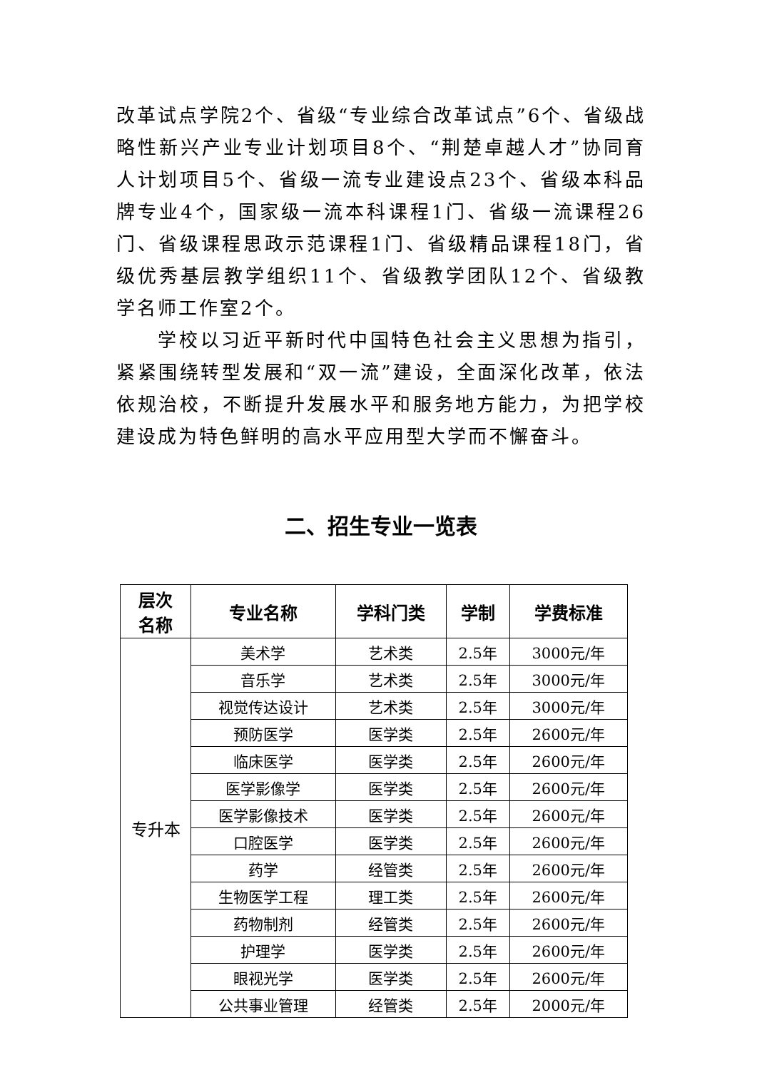改革试点学院2个、省级“专业综合改革试点”6个、省级战略性新兴产业专业计划项目8个、“荆楚卓越人才”协同育人计划项目5个、省级一流专业建设点23个、省级本科品牌专业4个，国家级一流本科课程1门、省级一流课程26门、省级课程思政示范课程1门、省级精品课程18门，省级优秀基层教学组织11个、省级教学团队12个、省级教学名师工作室2个。
学校以习近平新时代中国特色社会主义思想为指引，紧紧围绕转型发展和“双一流”建设，全面深化改革，依法依规治校，不断提升发展水平和服务地方能力，为把学校建设成为特色鲜明的高水平应用型大学而不懈奋斗。
二、招生专业一览表
| 层次 名称 | 专业名称 | 学科门类 | 学制 | 学费标准 |
| --- | --- | --- | --- | --- |
| 专升本 | 美术学 | 艺术类 | 2.5年 | 3000元/年 |
| | 音乐学 | 艺术类 | 2.5年 | 3000元/年 |
| | 视觉传达设计 | 艺术类 | 2.5年 | 3000元/年 |
| | 预防医学 | 医学类 | 2.5年 | 2600元/年 |
| | 临床医学 | 医学类 | 2.5年 | 2600元/年 |
| | 医学影像学 | 医学类 | 2.5年 | 2600元/年 |
| | 医学影像技术 | 医学类 | 2.5年 | 2600元/年 |
| | 口腔医学 | 医学类 | 2.5年 | 2600元/年 |
| | 药学 | 经管类 | 2.5年 | 2600元/年 |
| | 生物医学工程 | 理工类 | 2.5年 | 2600元/年 |
| | 药物制剂 | 经管类 | 2.5年 | 2600元/年 |
| | 护理学 | 医学类 | 2.5年 | 2600元/年 |
| | 眼视光学 | 医学类 | 2.5年 | 2600元/年 |
| | 公共事业管理 | 经管类 | 2.5年 | 2000元/年 |